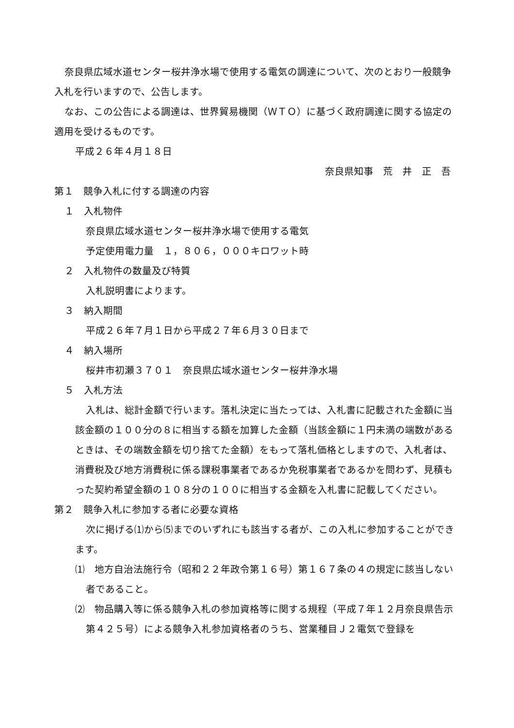奈良県広域水道センター桜井浄水場で使用する電気の調達について、次のとおり一般競争入札を行いますので、公告します。
なお、この公告による調達は、世界貿易機関（ＷＴＯ）に基づく政府調達に関する協定の適用を受けるものです。
平成２６年４月１８日
奈良県知事　荒　井　正　吾
第１　競争入札に付する調達の内容
１　入札物件
奈良県広域水道センター桜井浄水場で使用する電気
予定使用電力量　１，８０６，０００キロワット時
２　入札物件の数量及び特質
入札説明書によります。
３　納入期間
平成２６年７月１日から平成２７年６月３０日まで
４　納入場所
桜井市初瀬３７０１　奈良県広域水道センター桜井浄水場
５　入札方法
入札は、総計金額で行います。落札決定に当たっては、入札書に記載された金額に当該金額の１００分の８に相当する額を加算した金額（当該金額に１円未満の端数があるときは、その端数金額を切り捨てた金額）をもって落札価格としますので、入札者は、消費税及び地方消費税に係る課税事業者であるか免税事業者であるかを問わず、見積もった契約希望金額の１０８分の１００に相当する金額を入札書に記載してください。
第２　競争入札に参加する者に必要な資格
次に掲げる⑴から⑸までのいずれにも該当する者が、この入札に参加することができます。
⑴　地方自治法施行令（昭和２２年政令第１６号）第１６７条の４の規定に該当しない者であること。
⑵　物品購入等に係る競争入札の参加資格等に関する規程（平成７年１２月奈良県告示第４２５号）による競争入札参加資格者のうち、営業種目Ｊ２電気で登録を